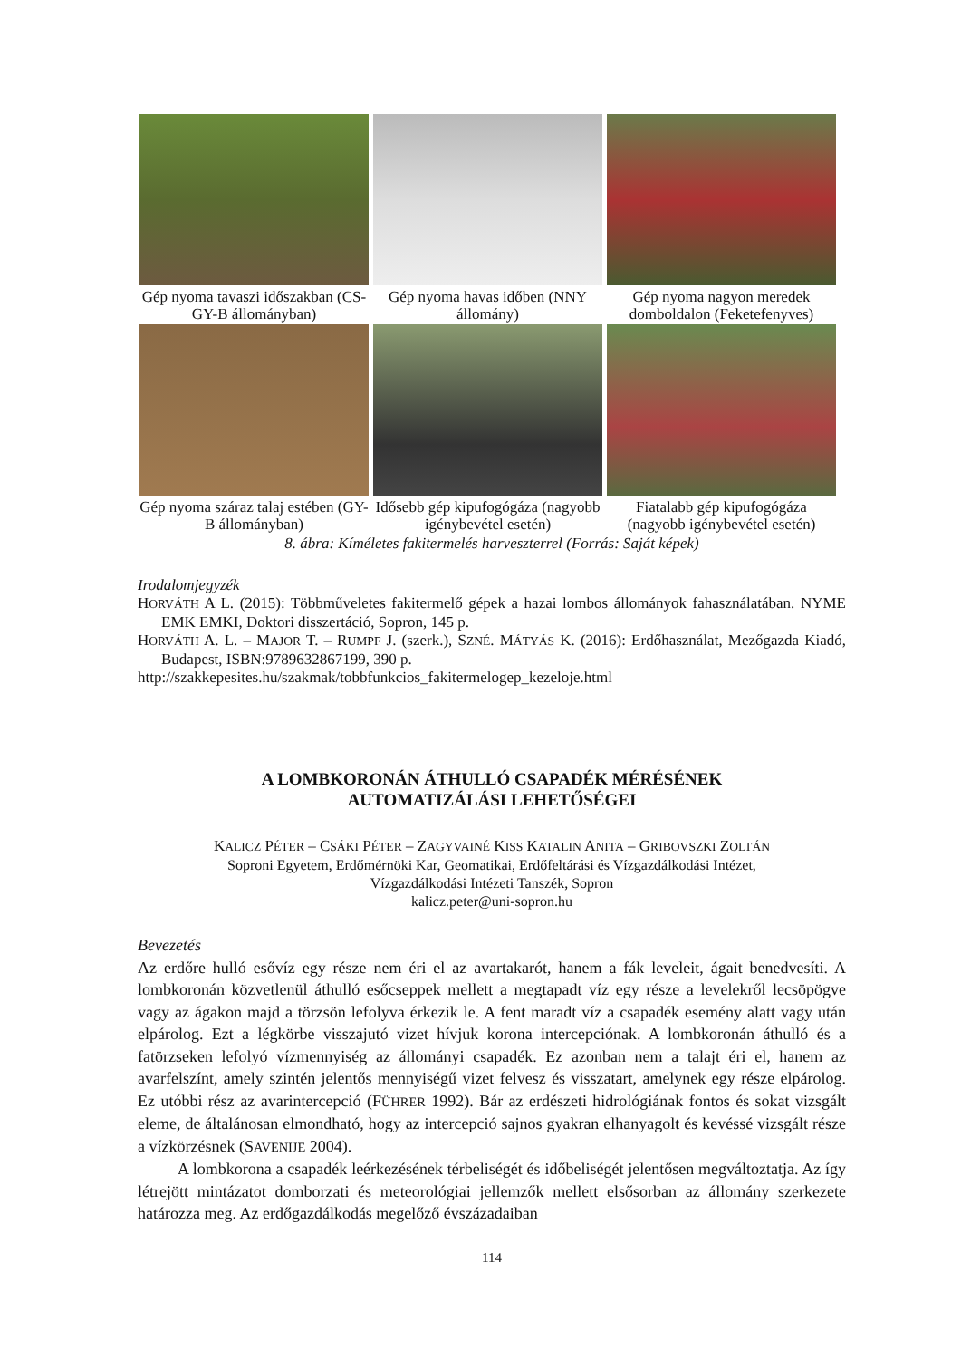Gép nyoma tavaszi időszakban (CS-GY-B állományban)
Gép nyoma havas időben (NNY állomány)
Gép nyoma nagyon meredek domboldalon (Feketefenyves)
Gép nyoma száraz talaj estében (GY-B állományban)
Idősebb gép kipufogógáza (nagyobb igénybevétel esetén)
Fiatalabb gép kipufogógáza (nagyobb igénybevétel esetén)
8. ábra: Kíméletes fakitermelés harveszterrel (Forrás: Saját képek)
Irodalomjegyzék
HORVÁTH A L. (2015): Többműveletes fakitermelő gépek a hazai lombos állományok fahasználatában. NYME EMK EMKI, Doktori disszertáció, Sopron, 145 p.
HORVÁTH A. L. – MAJOR T. – RUMPF J. (szerk.), SZNÉ. MÁTYÁS K. (2016): Erdőhasználat, Mezőgazda Kiadó, Budapest, ISBN:9789632867199, 390 p.
http://szakkepesites.hu/szakmak/tobbfunkcios_fakitermelogep_kezeloje.html
A LOMBKORONÁN ÁTHULLÓ CSAPADÉK MÉRÉSÉNEK
AUTOMATIZÁLÁSI LEHETŐSÉGEI
KALICZ PÉTER – CSÁKI PÉTER – ZAGYVAINÉ KISS KATALIN ANITA – GRIBOVSZKI ZOLTÁN
Soproni Egyetem, Erdőmérnöki Kar, Geomatikai, Erdőfeltárási és Vízgazdálkodási Intézet,
Vízgazdálkodási Intézeti Tanszék, Sopron
kalicz.peter@uni-sopron.hu
Bevezetés
Az erdőre hulló esővíz egy része nem éri el az avartakarót, hanem a fák leveleit, ágait benedvesíti. A lombkoronán közvetlenül áthulló esőcseppek mellett a megtapadt víz egy része a levelekről lecsöpögve vagy az ágakon majd a törzsön lefolyva érkezik le. A fent maradt víz a csapadék esemény alatt vagy után elpárolog. Ezt a légkörbe visszajutó vizet hívjuk korona intercepciónak. A lombkoronán áthulló és a fatörzseken lefolyó vízmennyiség az állományi csapadék. Ez azonban nem a talajt éri el, hanem az avarfelszínt, amely szintén jelentős mennyiségű vizet felvesz és visszatart, amelynek egy része elpárolog. Ez utóbbi rész az avarintercepció (FÜHRER 1992). Bár az erdészeti hidrológiának fontos és sokat vizsgált eleme, de általánosan elmondható, hogy az intercepció sajnos gyakran elhanyagolt és kevéssé vizsgált része a vízkörzésnek (SAVENIJE 2004).
A lombkorona a csapadék leérkezésének térbeliségét és időbeliségét jelentősen megváltoztatja. Az így létrejött mintázatot domborzati és meteorológiai jellemzők mellett elsősorban az állomány szerkezete határozza meg. Az erdőgazdálkodás megelőző évszázadaiban
114